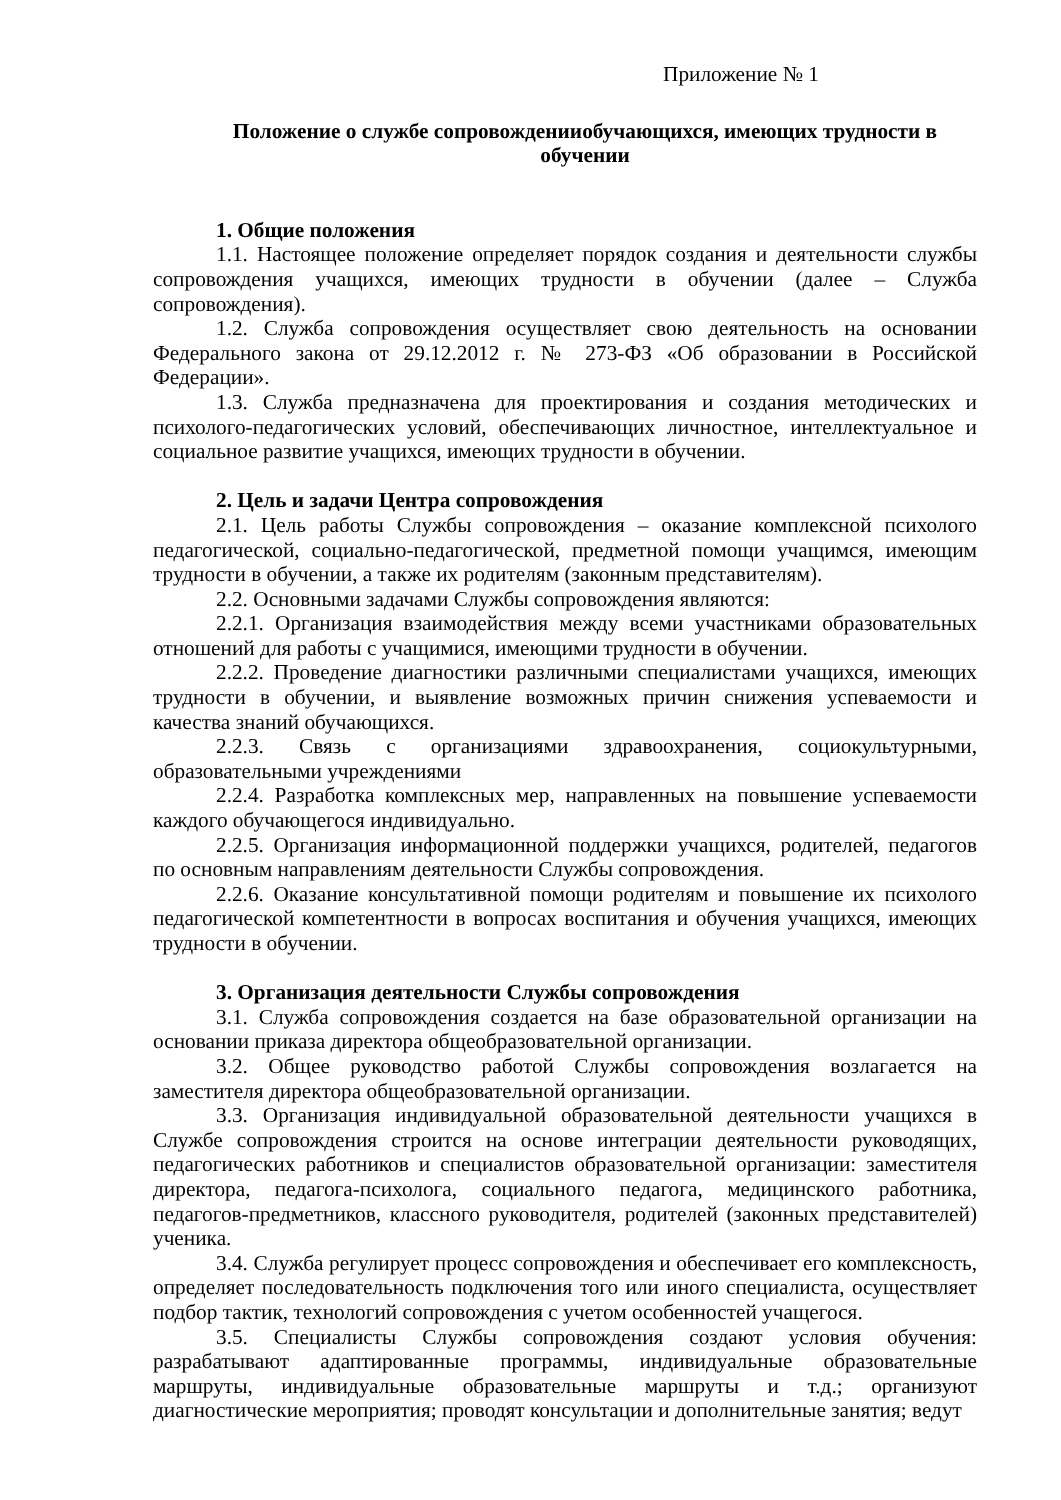Приложение № 1
Положение о службе сопровожденииобучающихся, имеющих трудности в обучении
1. Общие положения
1.1. Настоящее положение определяет порядок создания и деятельности службы сопровождения учащихся, имеющих трудности в обучении (далее – Служба сопровождения).
1.2. Служба сопровождения осуществляет свою деятельность на основании Федерального закона от 29.12.2012 г. № 273-ФЗ «Об образовании в Российской Федерации».
1.3. Служба предназначена для проектирования и создания методических и психолого-педагогических условий, обеспечивающих личностное, интеллектуальное и социальное развитие учащихся, имеющих трудности в обучении.
2. Цель и задачи Центра сопровождения
2.1. Цель работы Службы сопровождения – оказание комплексной психолого педагогической, социально-педагогической, предметной помощи учащимся, имеющим трудности в обучении, а также их родителям (законным представителям).
2.2. Основными задачами Службы сопровождения являются:
2.2.1. Организация взаимодействия между всеми участниками образовательных отношений для работы с учащимися, имеющими трудности в обучении.
2.2.2. Проведение диагностики различными специалистами учащихся, имеющих трудности в обучении, и выявление возможных причин снижения успеваемости и качества знаний обучающихся.
2.2.3. Связь с организациями здравоохранения, социокультурными, образовательными учреждениями
2.2.4. Разработка комплексных мер, направленных на повышение успеваемости каждого обучающегося индивидуально.
2.2.5. Организация информационной поддержки учащихся, родителей, педагогов по основным направлениям деятельности Службы сопровождения.
2.2.6. Оказание консультативной помощи родителям и повышение их психолого педагогической компетентности в вопросах воспитания и обучения учащихся, имеющих трудности в обучении.
3. Организация деятельности Службы сопровождения
3.1. Служба сопровождения создается на базе образовательной организации на основании приказа директора общеобразовательной организации.
3.2. Общее руководство работой Службы сопровождения возлагается на заместителя директора общеобразовательной организации.
3.3. Организация индивидуальной образовательной деятельности учащихся в Службе сопровождения строится на основе интеграции деятельности руководящих, педагогических работников и специалистов образовательной организации: заместителя директора, педагога-психолога, социального педагога, медицинского работника, педагогов-предметников, классного руководителя, родителей (законных представителей) ученика.
3.4. Служба регулирует процесс сопровождения и обеспечивает его комплексность, определяет последовательность подключения того или иного специалиста, осуществляет подбор тактик, технологий сопровождения с учетом особенностей учащегося.
3.5. Специалисты Службы сопровождения создают условия обучения: разрабатывают адаптированные программы, индивидуальные образовательные маршруты, индивидуальные образовательные маршруты и т.д.; организуют диагностические мероприятия; проводят консультации и дополнительные занятия; ведут